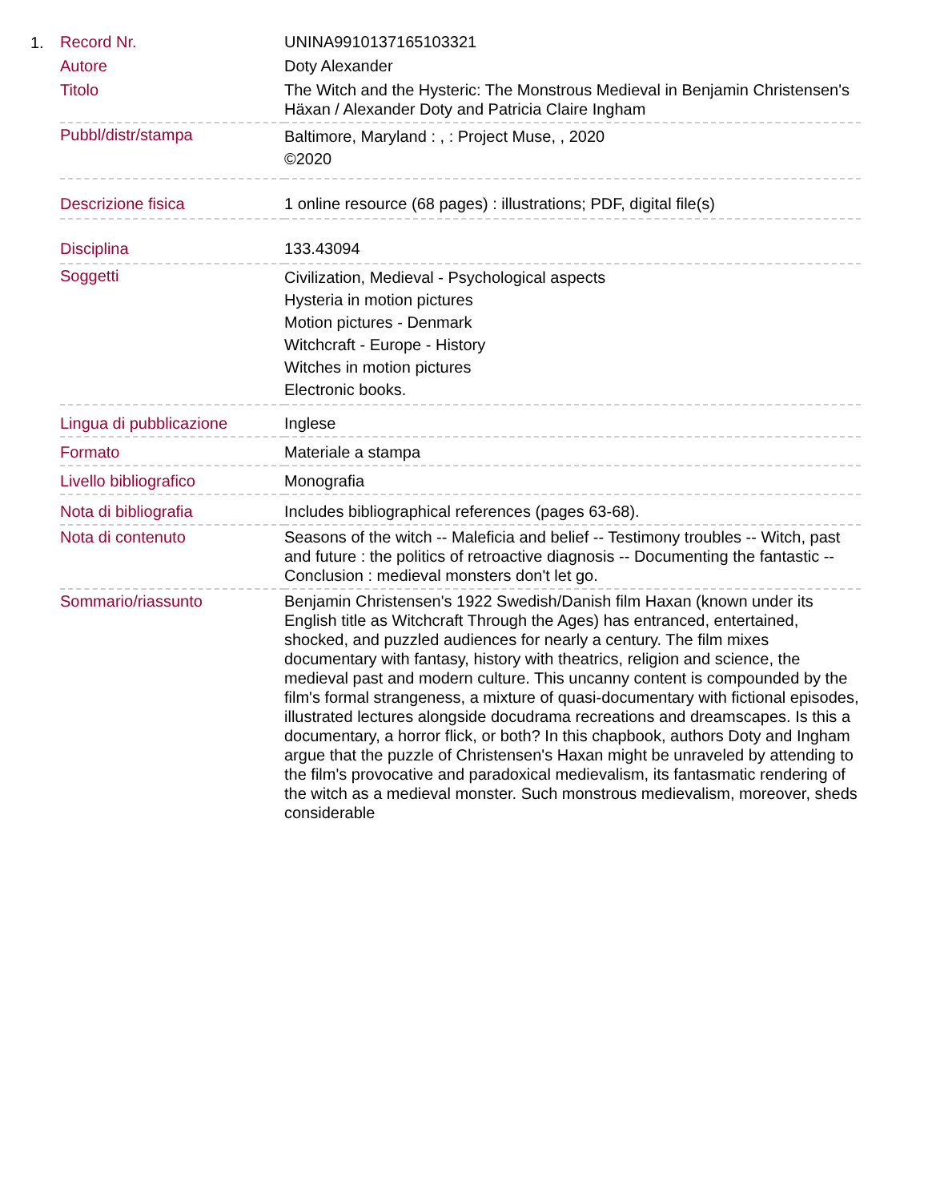1.
| Record Nr. | UNINA9910137165103321 |
| Autore | Doty Alexander |
| Titolo | The Witch and the Hysteric: The Monstrous Medieval in Benjamin Christensen's Häxan / Alexander Doty and Patricia Claire Ingham |
| Pubbl/distr/stampa | Baltimore, Maryland : , : Project Muse, , 2020 ©2020 |
| Descrizione fisica | 1 online resource (68 pages) : illustrations; PDF, digital file(s) |
| Disciplina | 133.43094 |
| Soggetti | Civilization, Medieval - Psychological aspects Hysteria in motion pictures Motion pictures - Denmark Witchcraft - Europe - History Witches in motion pictures Electronic books. |
| Lingua di pubblicazione | Inglese |
| Formato | Materiale a stampa |
| Livello bibliografico | Monografia |
| Nota di bibliografia | Includes bibliographical references (pages 63-68). |
| Nota di contenuto | Seasons of the witch -- Maleficia and belief -- Testimony troubles -- Witch, past and future : the politics of retroactive diagnosis -- Documenting the fantastic -- Conclusion : medieval monsters don't let go. |
| Sommario/riassunto | Benjamin Christensen's 1922 Swedish/Danish film Haxan (known under its English title as Witchcraft Through the Ages) has entranced, entertained, shocked, and puzzled audiences for nearly a century. The film mixes documentary with fantasy, history with theatrics, religion and science, the medieval past and modern culture. This uncanny content is compounded by the film's formal strangeness, a mixture of quasi-documentary with fictional episodes, illustrated lectures alongside docudrama recreations and dreamscapes. Is this a documentary, a horror flick, or both? In this chapbook, authors Doty and Ingham argue that the puzzle of Christensen's Haxan might be unraveled by attending to the film's provocative and paradoxical medievalism, its fantasmatic rendering of the witch as a medieval monster. Such monstrous medievalism, moreover, sheds considerable |